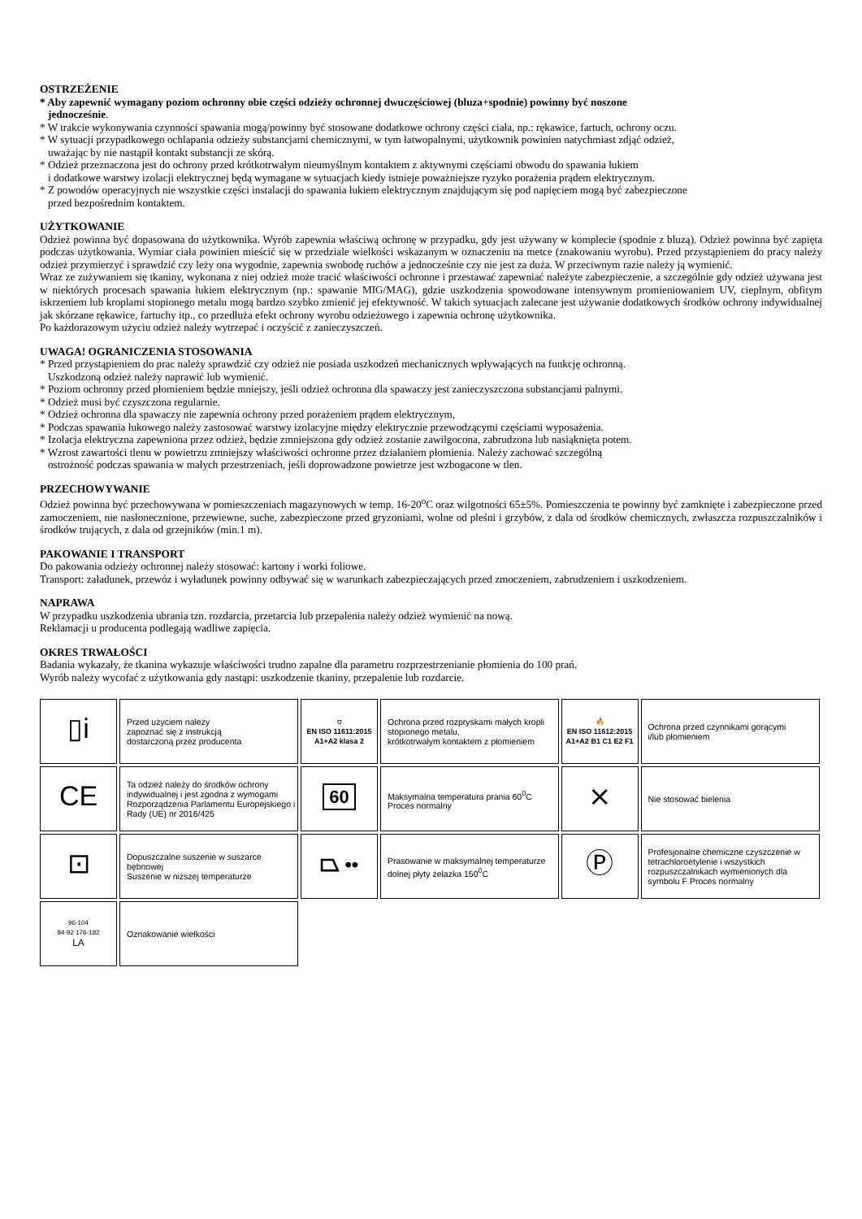OSTRZEŻENIE
* Aby zapewnić wymagany poziom ochronny obie części odzieży ochronnej dwuczęściowej (bluza+spodnie) powinny być noszone
jednocześnie.
* W trakcie wykonywania czynności spawania mogą/powinny być stosowane dodatkowe ochrony części ciała, np.: rękawice, fartuch, ochrony oczu.
* W sytuacji przypadkowego ochlapania odzieży substancjami chemicznymi, w tym łatwopalnymi, użytkownik powinien natychmiast zdjąć odzież,
uważając by nie nastąpił kontakt substancji ze skórą.
* Odzież przeznaczona jest do ochrony przed krótkotrwałym nieumyślnym kontaktem z aktywnymi częściami obwodu do spawania łukiem
i dodatkowe warstwy izolacji elektrycznej będą wymagane w sytuacjach kiedy istnieje poważniejsze ryzyko porażenia prądem elektrycznym.
* Z powodów operacyjnych nie wszystkie części instalacji do spawania łukiem elektrycznym znajdującym się pod napięciem mogą być zabezpieczone
przed bezpośrednim kontaktem.
UŻYTKOWANIE
Odzież powinna być dopasowana do użytkownika. Wyrób zapewnia właściwą ochronę w przypadku, gdy jest używany w komplecie (spodnie z bluzą). Odzież powinna być zapięta podczas użytkowania. Wymiar ciała powinien mieścić się w przedziale wielkości wskazanym w oznaczeniu na metce (znakowaniu wyrobu). Przed przystąpieniem do pracy należy odzież przymierzyć i sprawdzić czy leży ona wygodnie, zapewnia swobodę ruchów a jednocześnie czy nie jest za duża. W przeciwnym razie należy ją wymienić.
Wraz ze zużywaniem się tkaniny, wykonana z niej odzież może tracić właściwości ochronne i przestawać zapewniać należyte zabezpieczenie, a szczególnie gdy odzież używana jest w niektórych procesach spawania łukiem elektrycznym (np.: spawanie MIG/MAG), gdzie uszkodzenia spowodowane intensywnym promieniowaniem UV, cieplnym, obfitym iskrzeniem lub kroplami stopionego metalu mogą bardzo szybko zmienić jej efektywność. W takich sytuacjach zalecane jest używanie dodatkowych środków ochrony indywidualnej jak skórzane rękawice, fartuchy itp., co przedłuża efekt ochrony wyrobu odzieżowego i zapewnia ochronę użytkownika.
Po każdorazowym użyciu odzież należy wytrzepać i oczyścić z zanieczyszczeń.
UWAGA! OGRANICZENIA STOSOWANIA
* Przed przystąpieniem do prac należy sprawdzić czy odzież nie posiada uszkodzeń mechanicznych wpływających na funkcję ochronną.
Uszkodzoną odzież należy naprawić lub wymienić.
* Poziom ochronny przed płomieniem będzie mniejszy, jeśli odzież ochronna dla spawaczy jest zanieczyszczona substancjami palnymi.
* Odzież musi być czyszczona regularnie.
* Odzież ochronna dla spawaczy nie zapewnia ochrony przed porażeniem prądem elektrycznym,
* Podczas spawania łukowego należy zastosować warstwy izolacyjne między elektrycznie przewodzącymi częściami wyposażenia.
* Izolacja elektryczna zapewniona przez odzież, będzie zmniejszona gdy odzież zostanie zawilgocona, zabrudzona lub nasiąknięta potem.
* Wzrost zawartości tlenu w powietrzu zmniejszy właściwości ochronne przez działaniem płomienia. Należy zachować szczególną
ostrożność podczas spawania w małych przestrzeniach, jeśli doprowadzone powietrze jest wzbogacone w tlen.
PRZECHOWYWANIE
Odzież powinna być przechowywana w pomieszczeniach magazynowych w temp. 16-20<sup>o</sup>C oraz wilgotności 65±5%. Pomieszczenia te powinny być zamknięte i zabezpieczone przed zamoczeniem, nie nasłonecznione, przewiewne, suche, zabezpieczone przed gryzoniami, wolne od pleśni i grzybów, z dala od środków chemicznych, zwłaszcza rozpuszczalników i środków trujących, z dala od grzejników (min.1 m).
PAKOWANIE I TRANSPORT
Do pakowania odzieży ochronnej należy stosować: kartony i worki foliowe.
Transport: załadunek, przewóz i wyładunek powinny odbywać się w warunkach zabezpieczających przed zmoczeniem, zabrudzeniem i uszkodzeniem.
NAPRAWA
W przypadku uszkodzenia ubrania tzn. rozdarcia, przetarcia lub przepalenia należy odzież wymienić na nową.
Reklamacji u producenta podlegają wadliwe zapięcia.
OKRES TRWAŁOŚCI
Badania wykazały, że tkanina wykazuje właściwości trudno zapalne dla parametru rozprzestrzenianie płomienia do 100 prań.
Wyrób należy wycofać z użytkowania gdy nastąpi: uszkodzenie tkaniny, przepalenie lub rozdarcie.
| ▯i | Przed użyciem należy zapoznać się z instrukcją dostarczoną przez producenta | ⛉ EN ISO 11611:2015 A1+A2 klasa 2 | Ochrona przed rozpryskami małych kropli stopionego metalu, krótkotrwałym kontaktem z płomieniem | 🔥 EN ISO 11612:2015 A1+A2 B1 C1 E2 F1 | Ochrona przed czynnikami gorącymi i/lub płomieniem |
| CE | Ta odzież należy do środków ochrony indywidualnej i jest zgodna z wymogami Rozporządzenia Parlamentu Europejskiego i Rady (UE) nr 2016/425 | 60 | Maksymalna temperatura prania 60<sup>0</sup>C Proces normalny | ⨯ | Nie stosować bielenia |
| ⊡ | Dopuszczalne suszenie w suszarce bębnowej Suszenie w niższej temperaturze | ⏢ •• | Prasowanie w maksymalnej temperaturze dolnej płyty żelazka 150<sup>0</sup>C | Ⓟ | Profesjonalne chemiczne czyszczenie w tetrachloroetylenie i wszystkich rozpuszczalnikach wymienionych dla symbolu F Proces normalny |
| 96-104 84-92 176-182 LA | Oznakowanie wielkości | | | | |